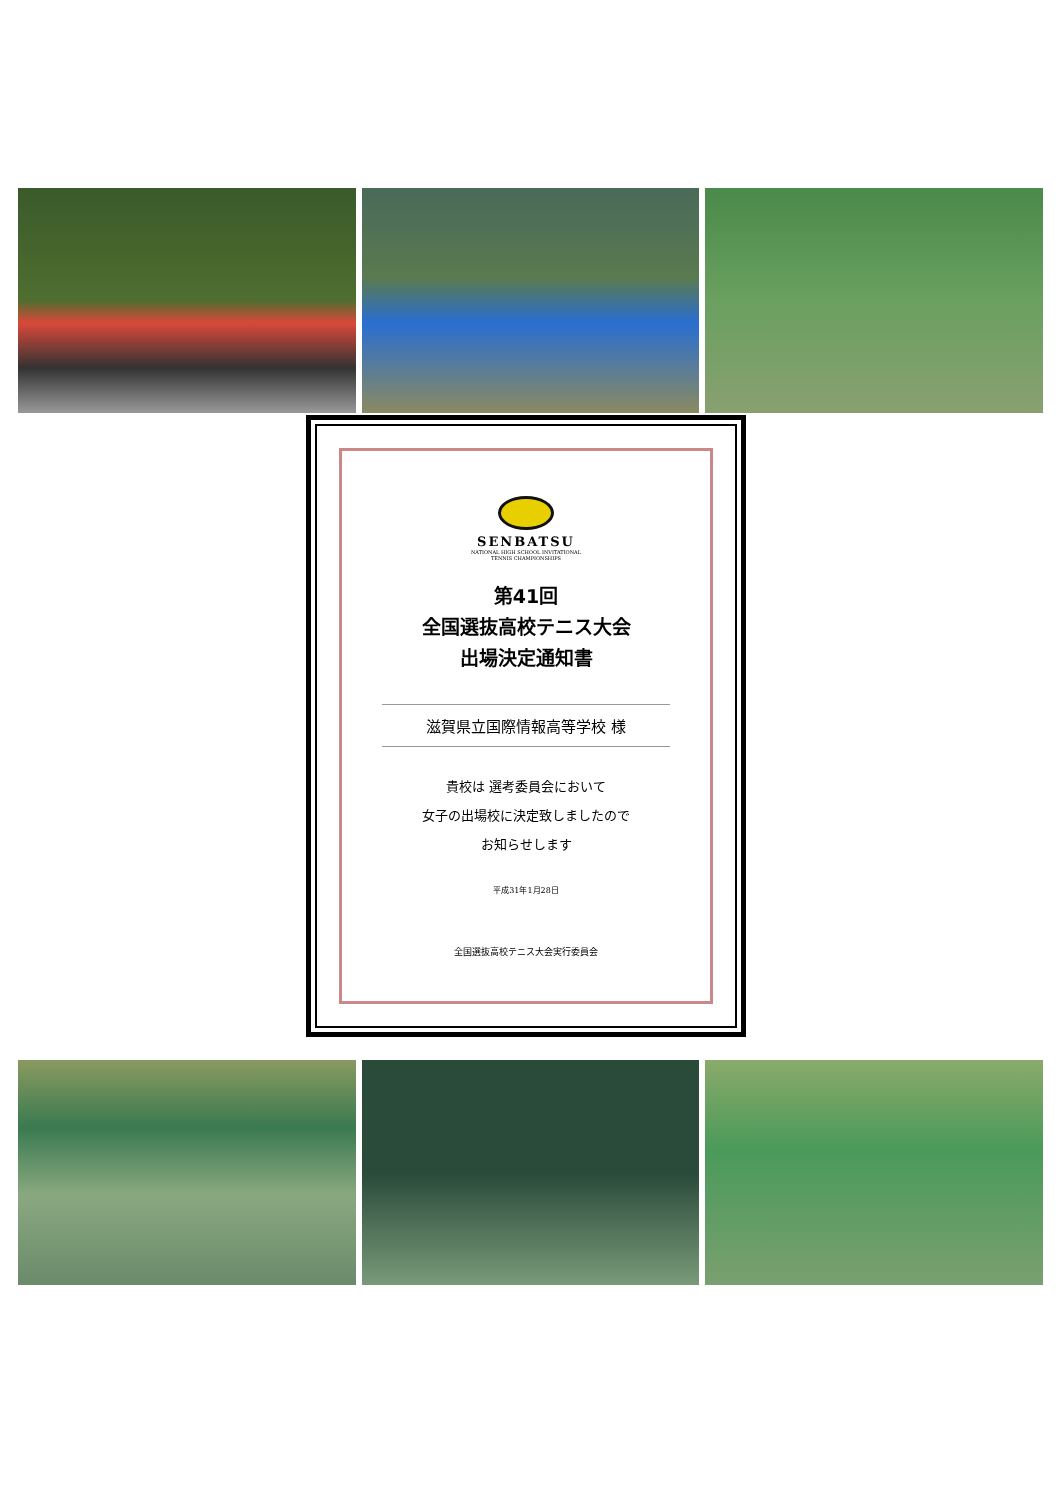SENBATSU
NATIONAL HIGH SCHOOL INVITATIONAL
TENNIS CHAMPIONSHIPS
第41回
全国選抜高校テニス大会
出場決定通知書
滋賀県立国際情報高等学校 様
貴校は 選考委員会において
女子の出場校に決定致しましたので
お知らせします
平成31年1月28日
全国選抜高校テニス大会実行委員会